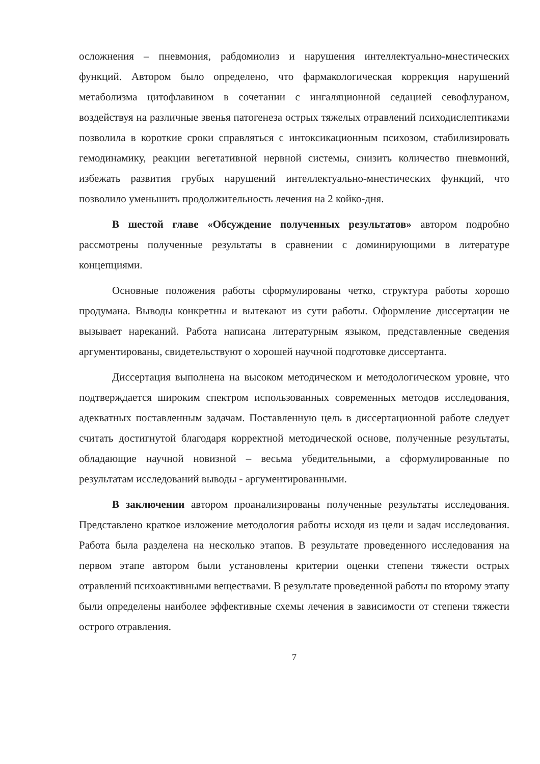осложнения – пневмония, рабдомиолиз и нарушения интеллектуально-мнестических функций. Автором было определено, что фармакологическая коррекция нарушений метаболизма цитофлавином в сочетании с ингаляционной седацией севофлураном, воздействуя на различные звенья патогенеза острых тяжелых отравлений психодислептиками позволила в короткие сроки справляться с интоксикационным психозом, стабилизировать гемодинамику, реакции вегетативной нервной системы, снизить количество пневмоний, избежать развития грубых нарушений интеллектуально-мнестических функций, что позволило уменьшить продолжительность лечения на 2 койко-дня.
В шестой главе «Обсуждение полученных результатов» автором подробно рассмотрены полученные результаты в сравнении с доминирующими в литературе концепциями.
Основные положения работы сформулированы четко, структура работы хорошо продумана. Выводы конкретны и вытекают из сути работы. Оформление диссертации не вызывает нареканий. Работа написана литературным языком, представленные сведения аргументированы, свидетельствуют о хорошей научной подготовке диссертанта.
Диссертация выполнена на высоком методическом и методологическом уровне, что подтверждается широким спектром использованных современных методов исследования, адекватных поставленным задачам. Поставленную цель в диссертационной работе следует считать достигнутой благодаря корректной методической основе, полученные результаты, обладающие научной новизной – весьма убедительными, а сформулированные по результатам исследований выводы - аргументированными.
В заключении автором проанализированы полученные результаты исследования. Представлено краткое изложение методология работы исходя из цели и задач исследования. Работа была разделена на несколько этапов. В результате проведенного исследования на первом этапе автором были установлены критерии оценки степени тяжести острых отравлений психоактивными веществами. В результате проведенной работы по второму этапу были определены наиболее эффективные схемы лечения в зависимости от степени тяжести острого отравления.
7